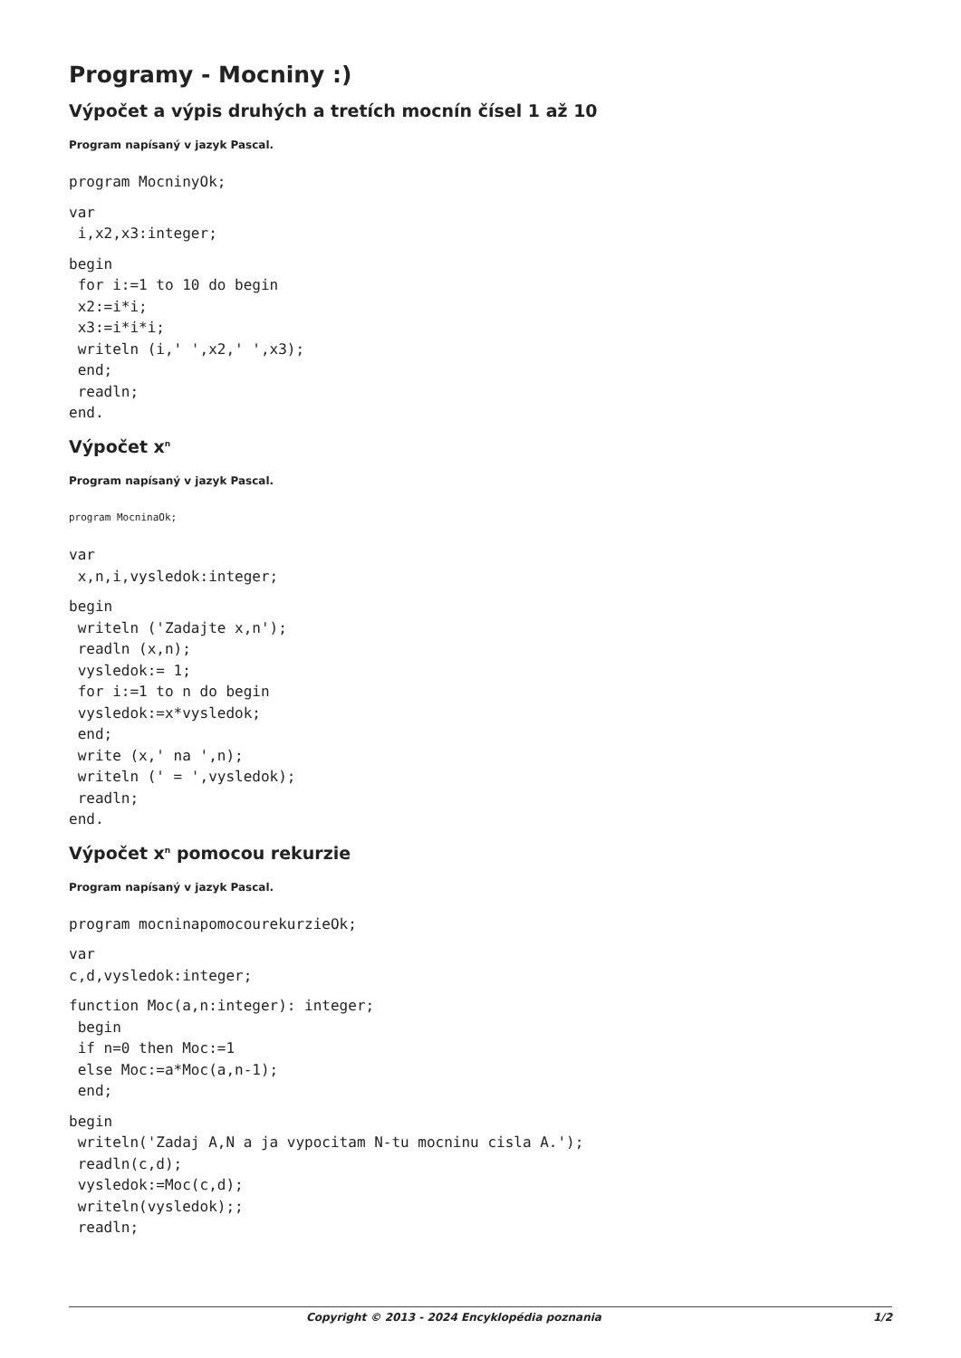Programy - Mocniny :)
Výpočet a výpis druhých a tretích mocnín čísel 1 až 10
Program napísaný v jazyk Pascal.
program MocninyOk;
var
 i,x2,x3:integer;
begin
 for i:=1 to 10 do begin
 x2:=i*i;
 x3:=i*i*i;
 writeln (i,' ',x2,' ',x3);
 end;
 readln;
end.
Výpočet x<sup>n</sup>
Program napísaný v jazyk Pascal.
program MocninaOk;
var
 x,n,i,vysledok:integer;
begin
 writeln ('Zadajte x,n');
 readln (x,n);
 vysledok:= 1;
 for i:=1 to n do begin
 vysledok:=x*vysledok;
 end;
 write (x,' na ',n);
 writeln (' = ',vysledok);
 readln;
end.
Výpočet x<sup>n</sup> pomocou rekurzie
Program napísaný v jazyk Pascal.
program mocninapomocourekurzieOk;
var
c,d,vysledok:integer;
function Moc(a,n:integer): integer;
 begin
 if n=0 then Moc:=1
 else Moc:=a*Moc(a,n-1);
 end;
begin
 writeln('Zadaj A,N a ja vypocitam N-tu mocninu cisla A.');
 readln(c,d);
 vysledok:=Moc(c,d);
 writeln(vysledok);;
 readln;
Copyright © 2013 - 2024 Encyklopédia poznania 1/2